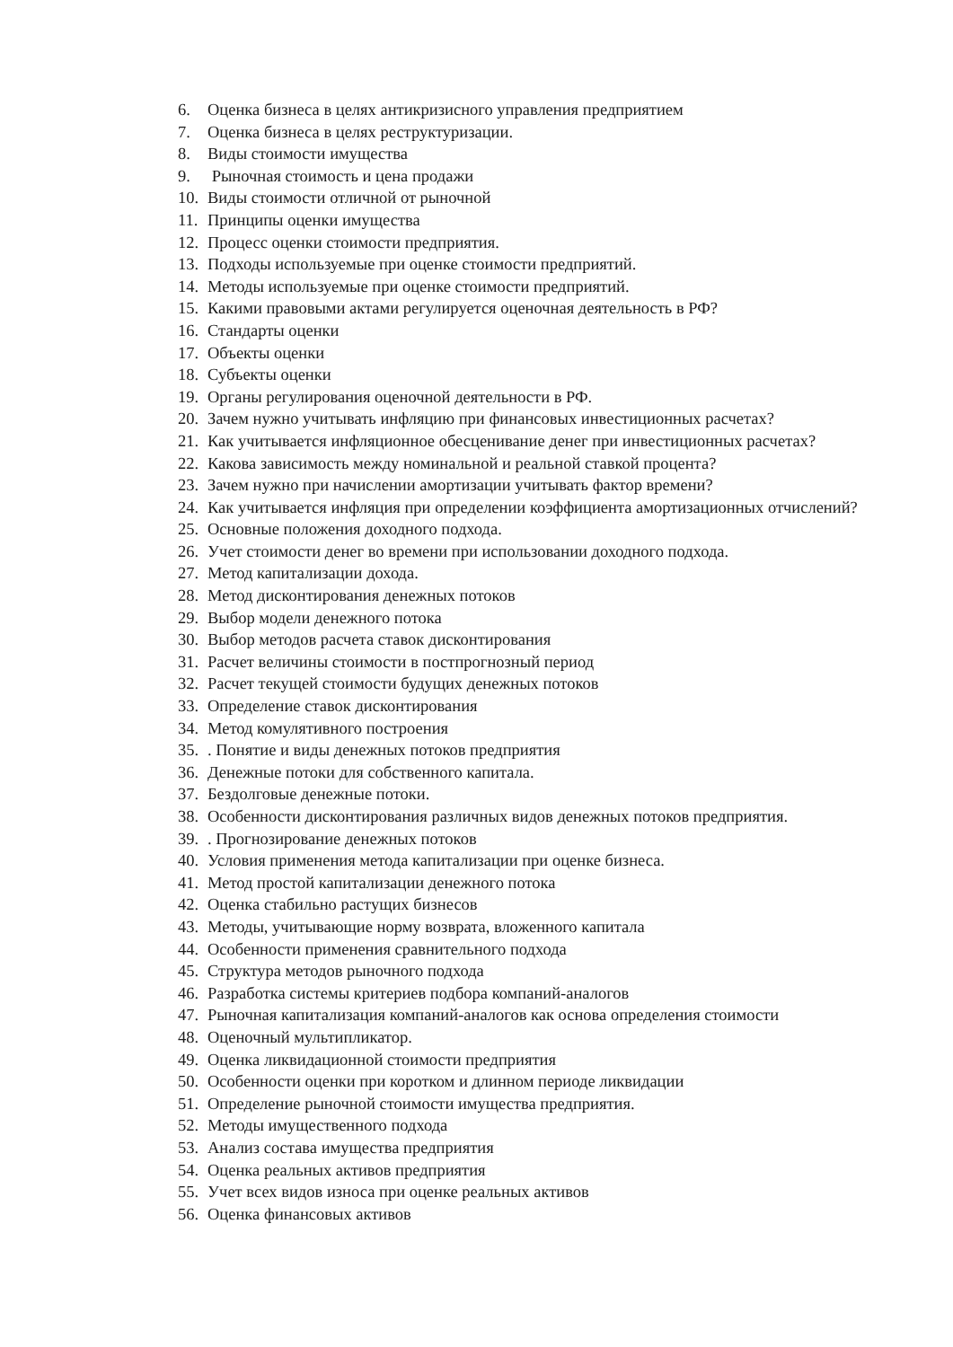6. Оценка бизнеса в целях антикризисного управления предприятием
7. Оценка бизнеса в целях реструктуризации.
8. Виды стоимости имущества
9. Рыночная стоимость и цена продажи
10. Виды стоимости отличной от рыночной
11. Принципы оценки имущества
12. Процесс оценки стоимости предприятия.
13. Подходы используемые при оценке стоимости предприятий.
14. Методы используемые при оценке стоимости предприятий.
15. Какими правовыми актами регулируется оценочная деятельность в РФ?
16. Стандарты оценки
17. Объекты оценки
18. Субъекты оценки
19. Органы регулирования оценочной деятельности в РФ.
20. Зачем нужно учитывать инфляцию при финансовых инвестиционных расчетах?
21. Как учитывается инфляционное обесценивание денег при инвестиционных расчетах?
22. Какова зависимость между номинальной и реальной ставкой процента?
23. Зачем нужно при начислении амортизации учитывать фактор времени?
24. Как учитывается инфляция при определении коэффициента амортизационных отчислений?
25. Основные положения доходного подхода.
26. Учет стоимости денег во времени при использовании доходного подхода.
27. Метод капитализации дохода.
28. Метод дисконтирования денежных потоков
29. Выбор модели денежного потока
30. Выбор методов расчета ставок дисконтирования
31. Расчет величины стоимости в постпрогнозный период
32. Расчет текущей стоимости будущих денежных потоков
33. Определение ставок дисконтирования
34. Метод комулятивного построения
35. . Понятие и виды денежных потоков предприятия
36. Денежные потоки для собственного капитала.
37. Бездолговые денежные потоки.
38. Особенности дисконтирования различных видов денежных потоков предприятия.
39. . Прогнозирование денежных потоков
40. Условия применения метода капитализации при оценке бизнеса.
41. Метод простой капитализации денежного потока
42. Оценка стабильно растущих бизнесов
43. Методы, учитывающие норму возврата, вложенного капитала
44. Особенности применения сравнительного подхода
45. Структура методов рыночного подхода
46. Разработка системы критериев подбора компаний-аналогов
47. Рыночная капитализация компаний-аналогов как основа определения стоимости
48. Оценочный мультипликатор.
49. Оценка ликвидационной стоимости предприятия
50. Особенности оценки при коротком и длинном периоде ликвидации
51. Определение рыночной стоимости имущества предприятия.
52. Методы имущественного подхода
53. Анализ состава имущества предприятия
54. Оценка реальных активов предприятия
55. Учет всех видов износа при оценке реальных активов
56. Оценка финансовых активов